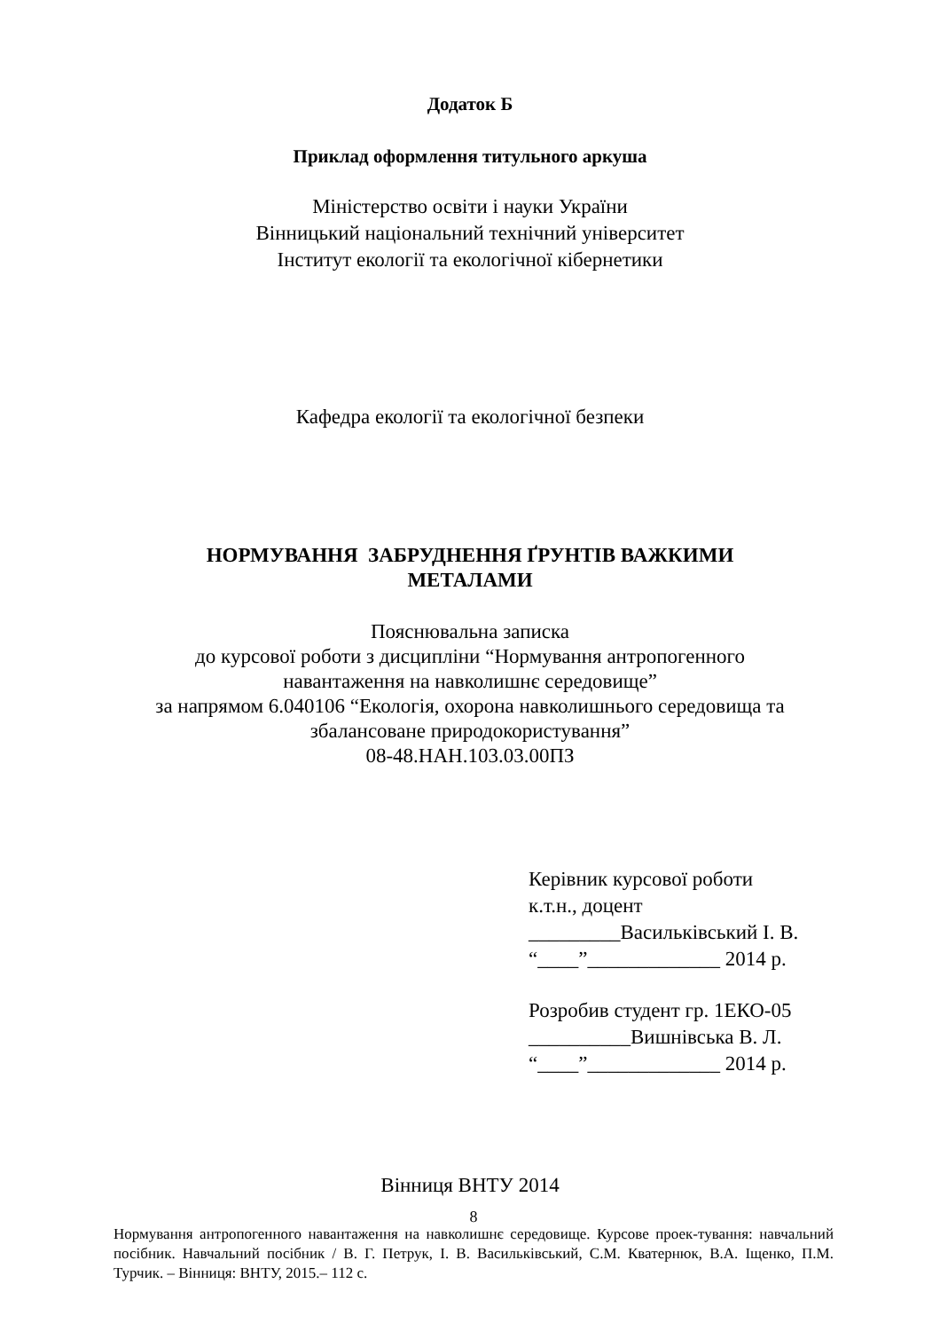Додаток Б
Приклад оформлення титульного аркуша
Міністерство освіти і науки України
Вінницький національний технічний університет
Інститут екології та екологічної кібернетики
Кафедра екології та екологічної безпеки
НОРМУВАННЯ ЗАБРУДНЕННЯ ҐРУНТІВ ВАЖКИМИ
МЕТАЛАМИ
Пояснювальна записка
до курсової роботи з дисципліни “Нормування антропогенного
навантаження на навколишнє середовище”
за напрямом 6.040106 “Екологія, охорона навколишнього середовища та
збалансоване природокористування”
08-48.НАН.103.03.00ПЗ
Керівник курсової роботи
к.т.н., доцент
_________Васильківський І. В.
“____”_____________ 2014 р.
Розробив студент гр. 1ЕКО-05
__________Вишнівська В. Л.
“____”_____________ 2014 р.
Вінниця ВНТУ 2014
8
Нормування антропогенного навантаження на навколишнє середовище. Курсове проек-тування: навчальний посібник. Навчальний посібник / В. Г. Петрук, І. В. Васильківський, С.М. Кватернюк, В.А. Іщенко, П.М. Турчик. – Вінниця: ВНТУ, 2015.– 112 с.